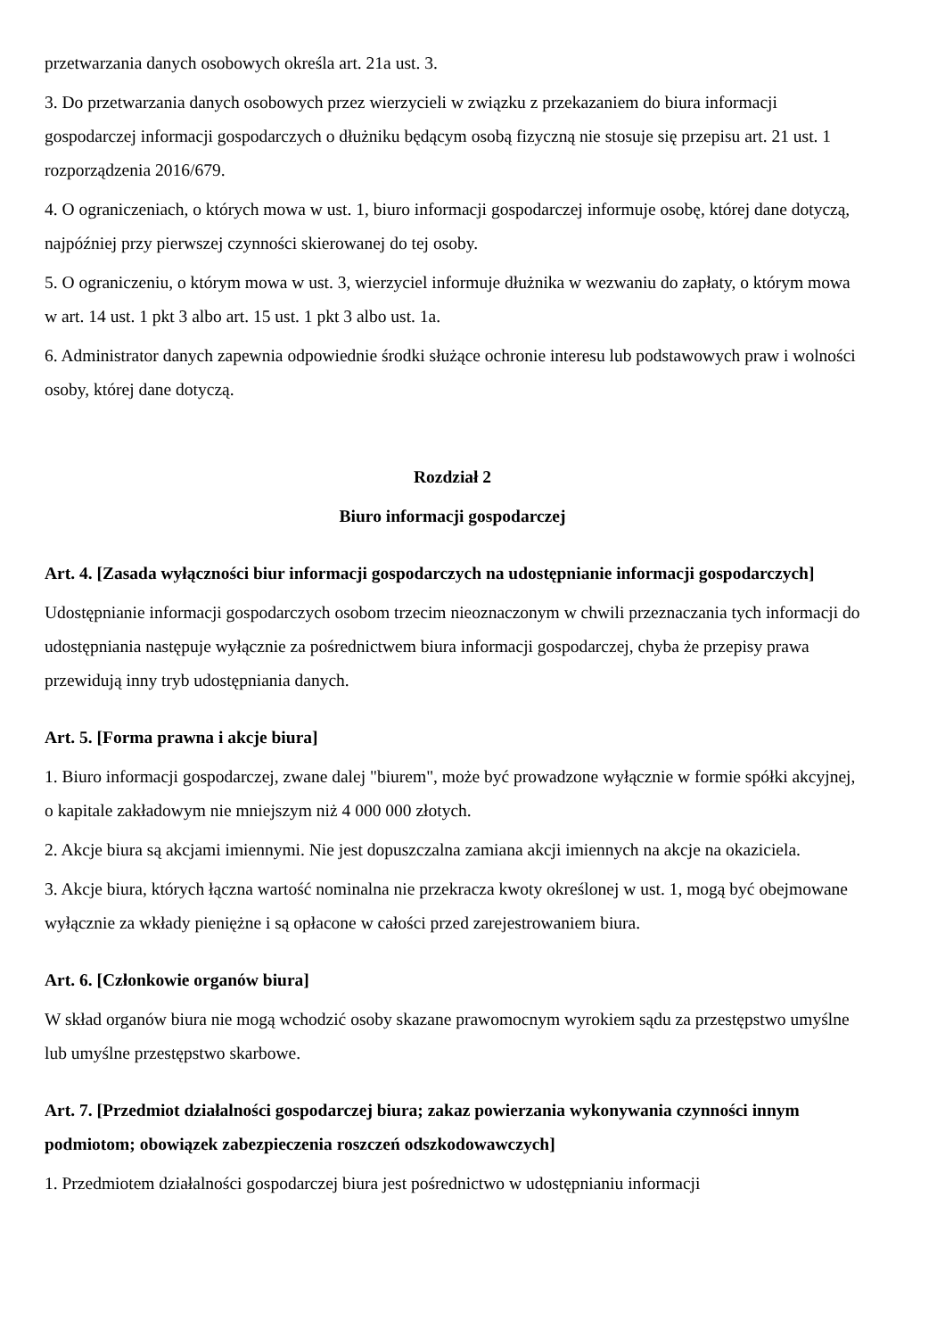przetwarzania danych osobowych określa art. 21a ust. 3.
3. Do przetwarzania danych osobowych przez wierzycieli w związku z przekazaniem do biura informacji gospodarczej informacji gospodarczych o dłużniku będącym osobą fizyczną nie stosuje się przepisu art. 21 ust. 1 rozporządzenia 2016/679.
4. O ograniczeniach, o których mowa w ust. 1, biuro informacji gospodarczej informuje osobę, której dane dotyczą, najpóźniej przy pierwszej czynności skierowanej do tej osoby.
5. O ograniczeniu, o którym mowa w ust. 3, wierzyciel informuje dłużnika w wezwaniu do zapłaty, o którym mowa w art. 14 ust. 1 pkt 3 albo art. 15 ust. 1 pkt 3 albo ust. 1a.
6. Administrator danych zapewnia odpowiednie środki służące ochronie interesu lub podstawowych praw i wolności osoby, której dane dotyczą.
Rozdział 2
Biuro informacji gospodarczej
Art. 4. [Zasada wyłączności biur informacji gospodarczych na udostępnianie informacji gospodarczych]
Udostępnianie informacji gospodarczych osobom trzecim nieoznaczonym w chwili przeznaczania tych informacji do udostępniania następuje wyłącznie za pośrednictwem biura informacji gospodarczej, chyba że przepisy prawa przewidują inny tryb udostępniania danych.
Art. 5. [Forma prawna i akcje biura]
1. Biuro informacji gospodarczej, zwane dalej "biurem", może być prowadzone wyłącznie w formie spółki akcyjnej, o kapitale zakładowym nie mniejszym niż 4 000 000 złotych.
2. Akcje biura są akcjami imiennymi. Nie jest dopuszczalna zamiana akcji imiennych na akcje na okaziciela.
3. Akcje biura, których łączna wartość nominalna nie przekracza kwoty określonej w ust. 1, mogą być obejmowane wyłącznie za wkłady pieniężne i są opłacone w całości przed zarejestrowaniem biura.
Art. 6. [Członkowie organów biura]
W skład organów biura nie mogą wchodzić osoby skazane prawomocnym wyrokiem sądu za przestępstwo umyślne lub umyślne przestępstwo skarbowe.
Art. 7. [Przedmiot działalności gospodarczej biura; zakaz powierzania wykonywania czynności innym podmiotom; obowiązek zabezpieczenia roszczeń odszkodowawczych]
1. Przedmiotem działalności gospodarczej biura jest pośrednictwo w udostępnianiu informacji